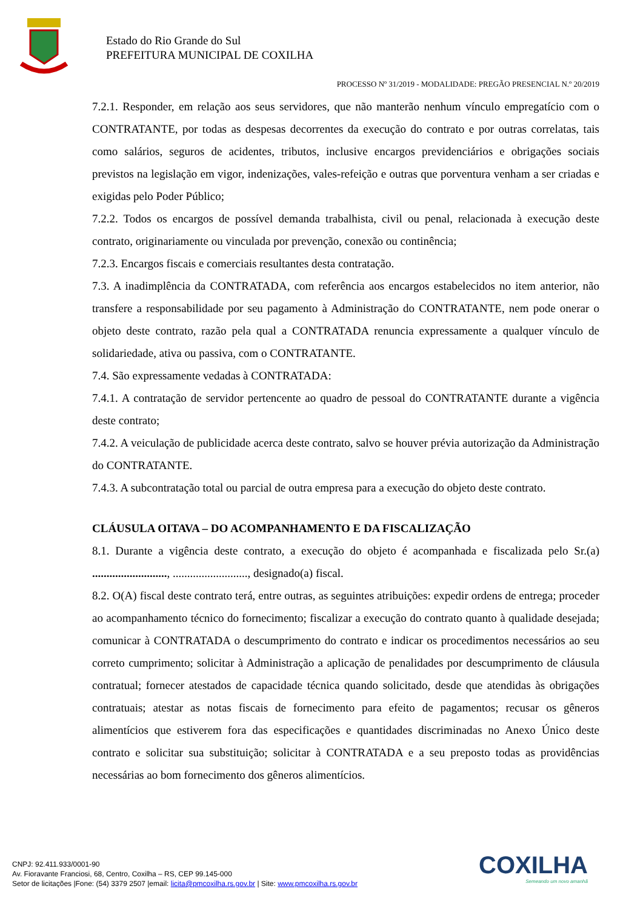Estado do Rio Grande do Sul
PREFEITURA MUNICIPAL DE COXILHA
PROCESSO Nº 31/2019 - MODALIDADE: PREGÃO PRESENCIAL N.º 20/2019
7.2.1. Responder, em relação aos seus servidores, que não manterão nenhum vínculo empregatício com o CONTRATANTE, por todas as despesas decorrentes da execução do contrato e por outras correlatas, tais como salários, seguros de acidentes, tributos, inclusive encargos previdenciários e obrigações sociais previstos na legislação em vigor, indenizações, vales-refeição e outras que porventura venham a ser criadas e exigidas pelo Poder Público;
7.2.2. Todos os encargos de possível demanda trabalhista, civil ou penal, relacionada à execução deste contrato, originariamente ou vinculada por prevenção, conexão ou continência;
7.2.3. Encargos fiscais e comerciais resultantes desta contratação.
7.3. A inadimplência da CONTRATADA, com referência aos encargos estabelecidos no item anterior, não transfere a responsabilidade por seu pagamento à Administração do CONTRATANTE, nem pode onerar o objeto deste contrato, razão pela qual a CONTRATADA renuncia expressamente a qualquer vínculo de solidariedade, ativa ou passiva, com o CONTRATANTE.
7.4. São expressamente vedadas à CONTRATADA:
7.4.1. A contratação de servidor pertencente ao quadro de pessoal do CONTRATANTE durante a vigência deste contrato;
7.4.2. A veiculação de publicidade acerca deste contrato, salvo se houver prévia autorização da Administração do CONTRATANTE.
7.4.3. A subcontratação total ou parcial de outra empresa para a execução do objeto deste contrato.
CLÁUSULA OITAVA – DO ACOMPANHAMENTO E DA FISCALIZAÇÃO
8.1. Durante a vigência deste contrato, a execução do objeto é acompanhada e fiscalizada pelo Sr.(a) .........................., .........................., designado(a) fiscal.
8.2. O(A) fiscal deste contrato terá, entre outras, as seguintes atribuições: expedir ordens de entrega; proceder ao acompanhamento técnico do fornecimento; fiscalizar a execução do contrato quanto à qualidade desejada; comunicar à CONTRATADA o descumprimento do contrato e indicar os procedimentos necessários ao seu correto cumprimento; solicitar à Administração a aplicação de penalidades por descumprimento de cláusula contratual; fornecer atestados de capacidade técnica quando solicitado, desde que atendidas às obrigações contratuais; atestar as notas fiscais de fornecimento para efeito de pagamentos; recusar os gêneros alimentícios que estiverem fora das especificações e quantidades discriminadas no Anexo Único deste contrato e solicitar sua substituição; solicitar à CONTRATADA e a seu preposto todas as providências necessárias ao bom fornecimento dos gêneros alimentícios.
CNPJ: 92.411.933/0001-90
Av. Fioravante Franciosi, 68, Centro, Coxilha – RS, CEP 99.145-000
Setor de licitações |Fone: (54) 3379 2507 |email: licita@pmcoxilha.rs.gov.br | Site: www.pmcoxilha.rs.gov.br
COXILHA
Semeando um novo amanhã